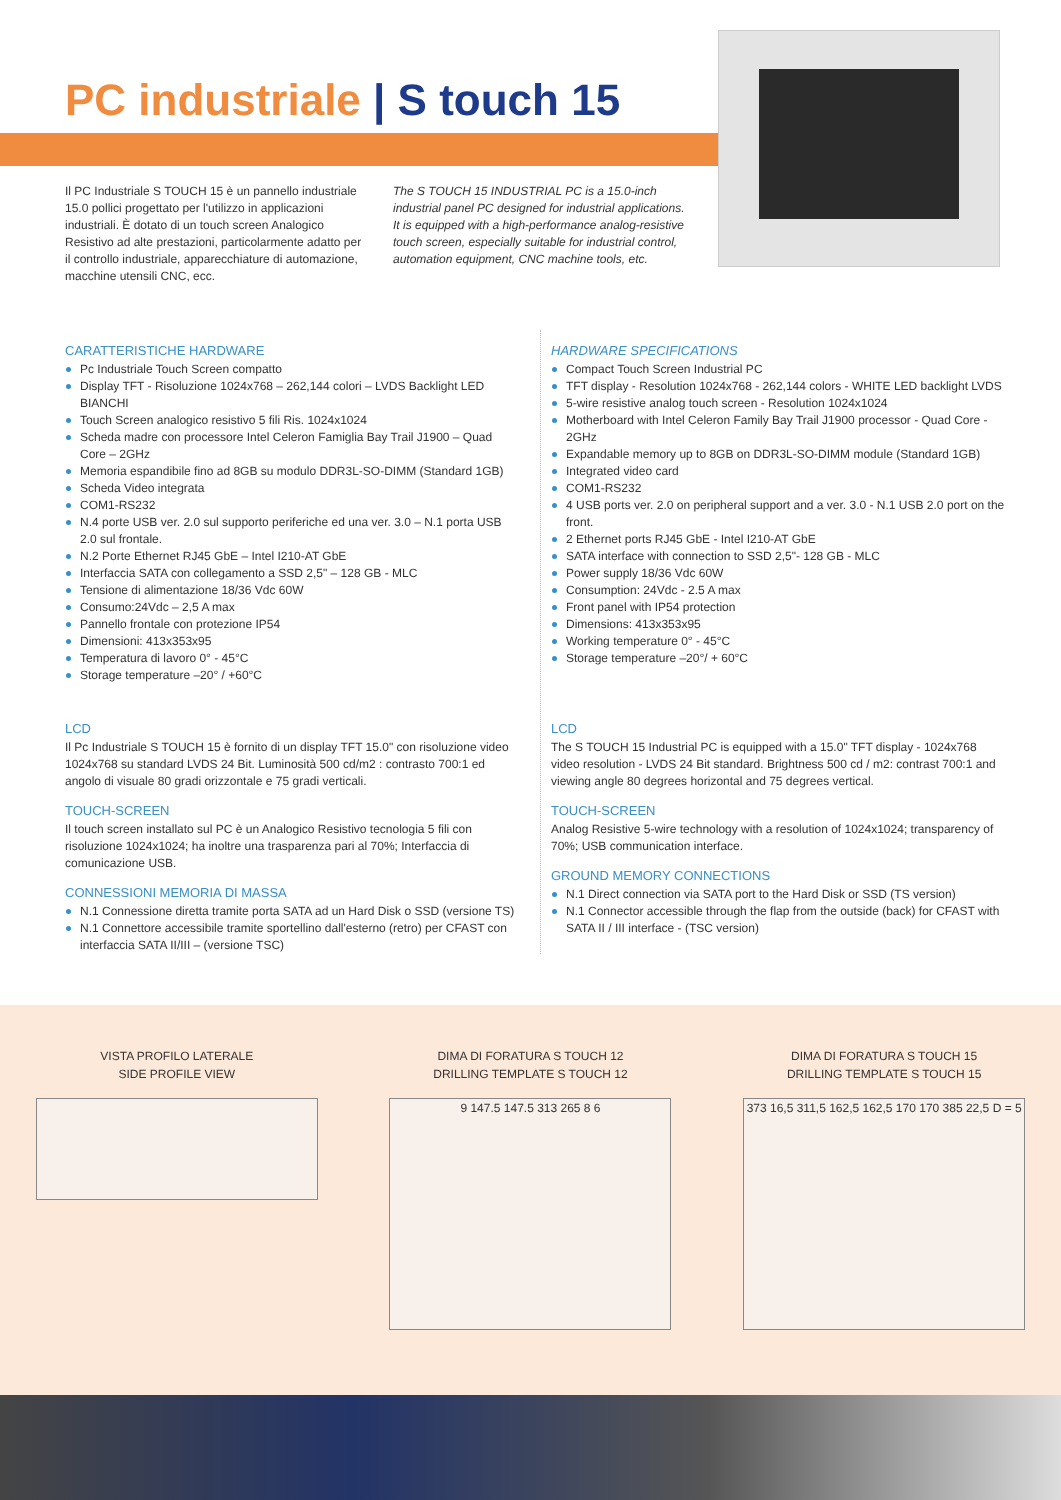PC industriale | S touch 15
Il PC Industriale S TOUCH 15 è un pannello industriale 15.0 pollici progettato per l'utilizzo in applicazioni industriali. È dotato di un touch screen Analogico Resistivo ad alte prestazioni, particolarmente adatto per il controllo industriale, apparecchiature di automazione, macchine utensili CNC, ecc.
The S TOUCH 15 INDUSTRIAL PC is a 15.0-inch industrial panel PC designed for industrial applications. It is equipped with a high-performance analog-resistive touch screen, especially suitable for industrial control, automation equipment, CNC machine tools, etc.
CARATTERISTICHE HARDWARE
Pc Industriale Touch Screen compatto
Display TFT - Risoluzione 1024x768 – 262,144 colori – LVDS Backlight LED BIANCHI
Touch Screen analogico resistivo 5 fili Ris. 1024x1024
Scheda madre con processore Intel Celeron Famiglia Bay Trail J1900 – Quad Core – 2GHz
Memoria espandibile fino ad 8GB su modulo DDR3L-SO-DIMM (Standard 1GB)
Scheda Video integrata
COM1-RS232
N.4 porte USB ver. 2.0 sul supporto periferiche ed una ver. 3.0 – N.1 porta USB 2.0 sul frontale.
N.2 Porte Ethernet RJ45 GbE – Intel I210-AT GbE
Interfaccia SATA con collegamento a SSD 2,5" – 128 GB - MLC
Tensione di alimentazione 18/36 Vdc 60W
Consumo:24Vdc – 2,5 A max
Pannello frontale con protezione IP54
Dimensioni: 413x353x95
Temperatura di lavoro 0° - 45°C
Storage temperature –20° / +60°C
LCD
Il Pc Industriale S TOUCH 15 è fornito di un display TFT 15.0" con risoluzione video 1024x768 su standard LVDS 24 Bit. Luminosità 500 cd/m2 : contrasto 700:1 ed angolo di visuale 80 gradi orizzontale e 75 gradi verticali.
TOUCH-SCREEN
Il touch screen installato sul PC è un Analogico Resistivo tecnologia 5 fili con risoluzione 1024x1024; ha inoltre una trasparenza pari al 70%; Interfaccia di comunicazione USB.
CONNESSIONI MEMORIA DI MASSA
N.1 Connessione diretta tramite porta SATA ad un Hard Disk o SSD (versione TS)
N.1 Connettore accessibile tramite sportellino dall'esterno (retro) per CFAST con interfaccia SATA II/III – (versione TSC)
HARDWARE SPECIFICATIONS
Compact Touch Screen Industrial PC
TFT display - Resolution 1024x768 - 262,144 colors - WHITE LED backlight LVDS
5-wire resistive analog touch screen - Resolution 1024x1024
Motherboard with Intel Celeron Family Bay Trail J1900 processor - Quad Core - 2GHz
Expandable memory up to 8GB on DDR3L-SO-DIMM module (Standard 1GB)
Integrated video card
COM1-RS232
4 USB ports ver. 2.0 on peripheral support and a ver. 3.0 - N.1 USB 2.0 port on the front.
2 Ethernet ports RJ45 GbE - Intel I210-AT GbE
SATA interface with connection to SSD 2,5"- 128 GB - MLC
Power supply 18/36 Vdc 60W
Consumption: 24Vdc - 2.5 A max
Front panel with IP54 protection
Dimensions: 413x353x95
Working temperature 0° - 45°C
Storage temperature –20°/ + 60°C
LCD
The S TOUCH 15 Industrial PC is equipped with a 15.0" TFT display - 1024x768 video resolution - LVDS 24 Bit standard. Brightness 500 cd / m2: contrast 700:1 and viewing angle 80 degrees horizontal and 75 degrees vertical.
TOUCH-SCREEN
Analog Resistive 5-wire technology with a resolution of 1024x1024; transparency of 70%; USB communication interface.
GROUND MEMORY CONNECTIONS
N.1 Direct connection via SATA port to the Hard Disk or SSD (TS version)
N.1 Connector accessible through the flap from the outside (back) for CFAST with SATA II / III interface - (TSC version)
VISTA PROFILO LATERALE
SIDE PROFILE VIEW
DIMA DI FORATURA S TOUCH 12
DRILLING TEMPLATE S TOUCH 12
9 147.5 147.5 313 265 8 6
DIMA DI FORATURA S TOUCH 15
DRILLING TEMPLATE S TOUCH 15
373 16,5 311,5 162,5 162,5 170 170 385 22,5 D = 5